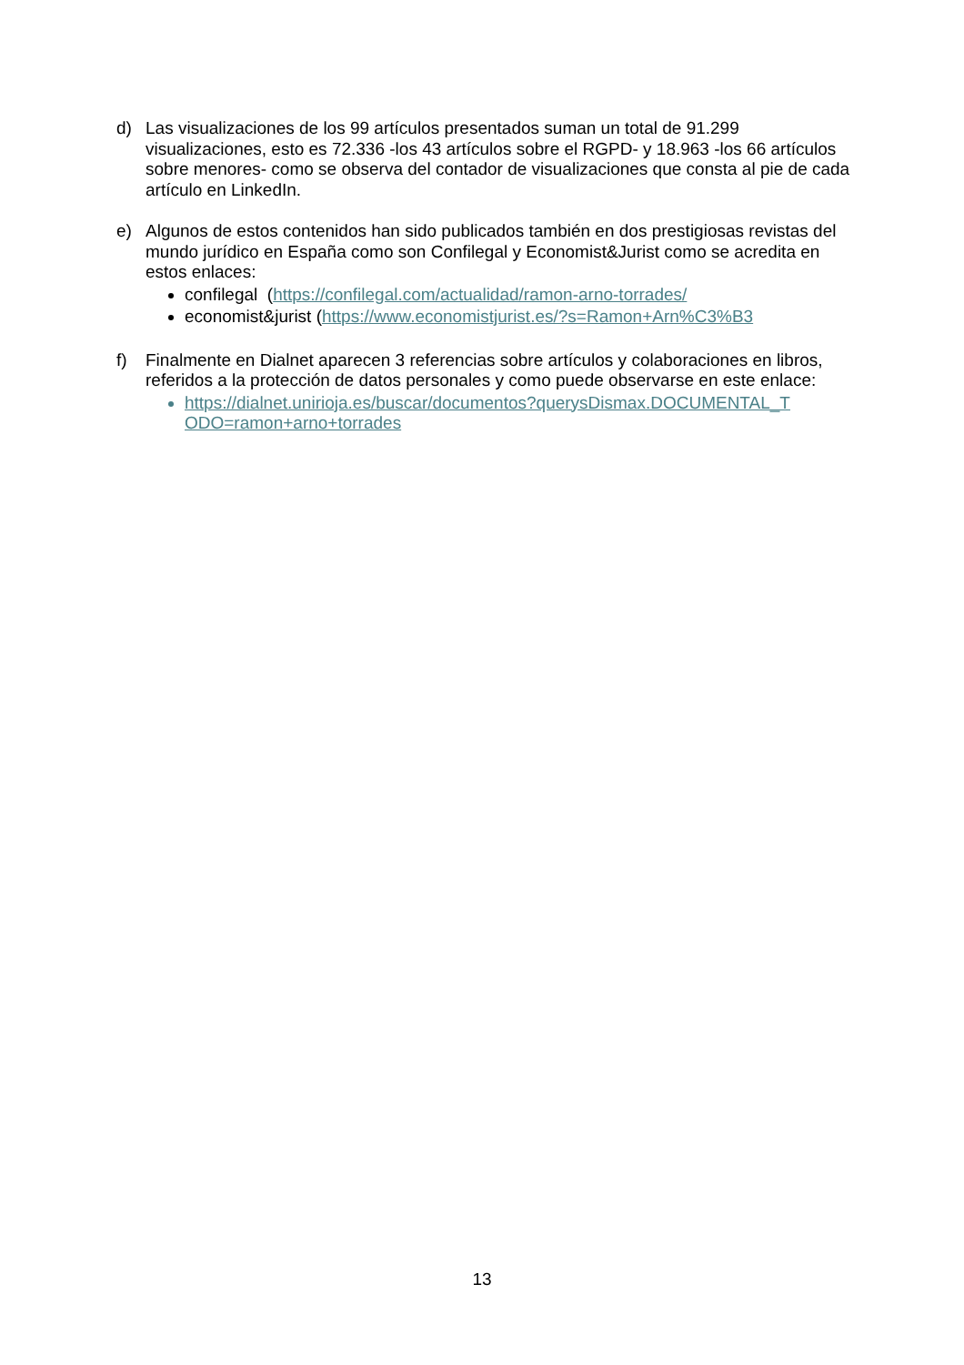d) Las visualizaciones de los 99 artículos presentados suman un total de 91.299 visualizaciones, esto es 72.336 -los 43 artículos sobre el RGPD- y 18.963 -los 66 artículos sobre menores- como se observa del contador de visualizaciones que consta al pie de cada artículo en LinkedIn.
e) Algunos de estos contenidos han sido publicados también en dos prestigiosas revistas del mundo jurídico en España como son Confilegal y Economist&Jurist como se acredita en estos enlaces:
confilegal (https://confilegal.com/actualidad/ramon-arno-torrades/
economist&jurist (https://www.economistjurist.es/?s=Ramon+Arn%C3%B3
f) Finalmente en Dialnet aparecen 3 referencias sobre artículos y colaboraciones en libros, referidos a la protección de datos personales y como puede observarse en este enlace:
https://dialnet.unirioja.es/buscar/documentos?querysDismax.DOCUMENTAL_T ODO=ramon+arno+torrades
13